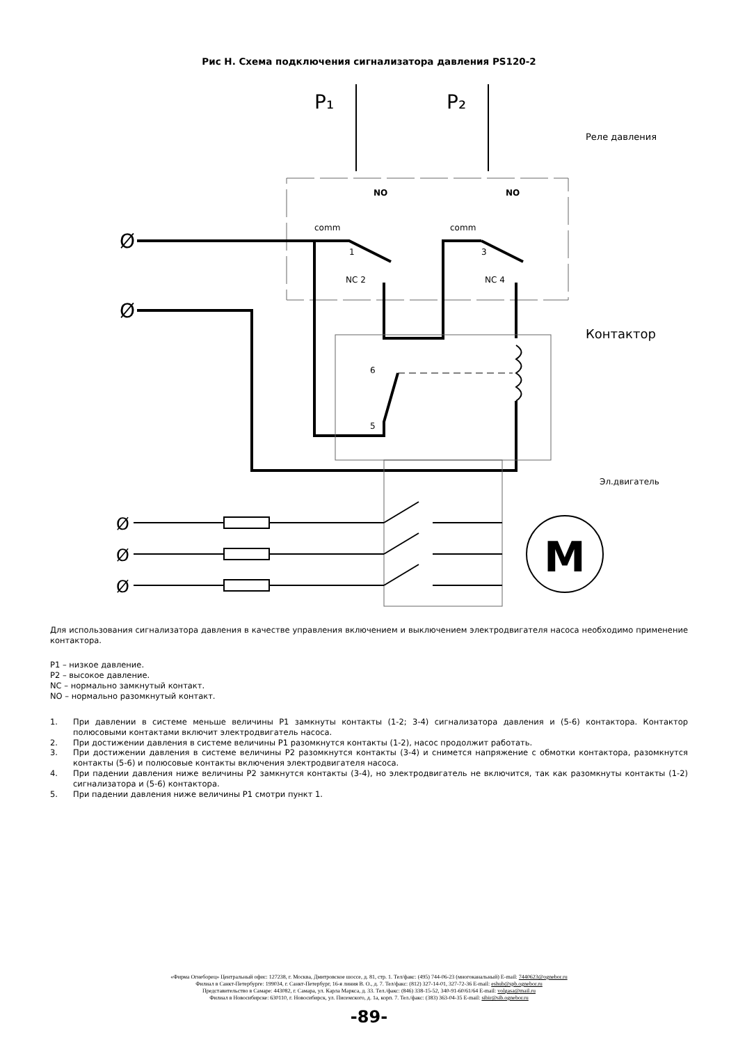Рис Н. Схема подключения сигнализатора давления PS120-2
P₁
P₂
Реле давления
NO
NO
comm
comm
Ø
Ø
1
3
NC 2
NC 4
6
5
Контактор
Эл.двигатель
Ø
Ø
Ø
M
Для использования сигнализатора давления в качестве управления включением и выключением электродвигателя насоса необходимо применение контактора.
P1 – низкое давление.
P2 – высокое давление.
NC – нормально замкнутый контакт.
NO – нормально разомкнутый контакт.
1. При давлении в системе меньше величины P1 замкнуты контакты (1-2; 3-4) сигнализатора давления и (5-6) контактора. Контактор полюсовыми контактами включит электродвигатель насоса.
2. При достижении давления в системе величины P1 разомкнутся контакты (1-2), насос продолжит работать.
3. При достижении давления в системе величины P2 разомкнутся контакты (3-4) и снимется напряжение с обмотки контактора, разомкнутся контакты (5-6) и полюсовые контакты включения электродвигателя насоса.
4. При падении давления ниже величины P2 замкнутся контакты (3-4), но электродвигатель не включится, так как разомкнуты контакты (1-2) сигнализатора и (5-6) контактора.
5. При падении давления ниже величины P1 смотри пункт 1.
«Фирма Огнеборец» Центральный офис: 127238, г. Москва, Дмитровское шоссе, д. 81, стр. 1. Тел/факс: (495) 744-06-23 (многоканальный) E-mail: 7440623@ognebor.ru
Филиал в Санкт-Петербурге: 199034, г. Санкт-Петербург, 16-я линия В. О., д. 7. Тел/факс: (812) 327-14-01, 327-72-36 E-mail: eshub@spb.ognebor.ru
Представительство в Самаре: 443082, г. Самара, ул. Карла Маркса, д. 33. Тел./факс: (846) 338-15-52, 340-91-60/61/64 E-mail: volgasa@mail.ru
Филиал в Новосибирске: 630110, г. Новосибирск, ул. Писемского, д. 1а, корп. 7. Тел./факс: (383) 363-04-35 E-mail: sibir@sib.ognebor.ru
-89-